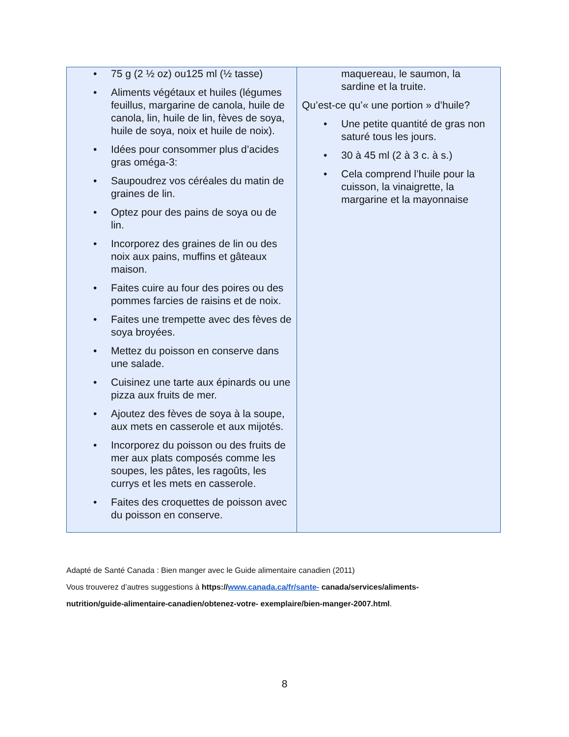| • 75 g (2 ½ oz) ou125 ml (½ tasse) • Aliments végétaux et huiles (légumes feuillus, margarine de canola, huile de canola, lin, huile de lin, fèves de soya, huile de soya, noix et huile de noix). • Idées pour consommer plus d’acides gras oméga-3: • Saupoudrez vos céréales du matin de graines de lin. • Optez pour des pains de soya ou de lin. • Incorporez des graines de lin ou des noix aux pains, muffins et gâteaux maison. • Faites cuire au four des poires ou des pommes farcies de raisins et de noix. • Faites une trempette avec des fèves de soya broyées. • Mettez du poisson en conserve dans une salade. • Cuisinez une tarte aux épinards ou une pizza aux fruits de mer. • Ajoutez des fèves de soya à la soupe, aux mets en casserole et aux mijotés. • Incorporez du poisson ou des fruits de mer aux plats composés comme les soupes, les pâtes, les ragoûts, les currys et les mets en casserole. • Faites des croquettes de poisson avec du poisson en conserve. | maquereau, le saumon, la sardine et la truite. Qu’est-ce qu’« une portion » d’huile? • Une petite quantité de gras non saturé tous les jours. • 30 à 45 ml (2 à 3 c. à s.) • Cela comprend l’huile pour la cuisson, la vinaigrette, la margarine et la mayonnaise |
Adapté de Santé Canada : Bien manger avec le Guide alimentaire canadien (2011)
Vous trouverez d’autres suggestions à https://www.canada.ca/fr/sante- canada/services/aliments-
nutrition/guide-alimentaire-canadien/obtenez-votre- exemplaire/bien-manger-2007.html.
8